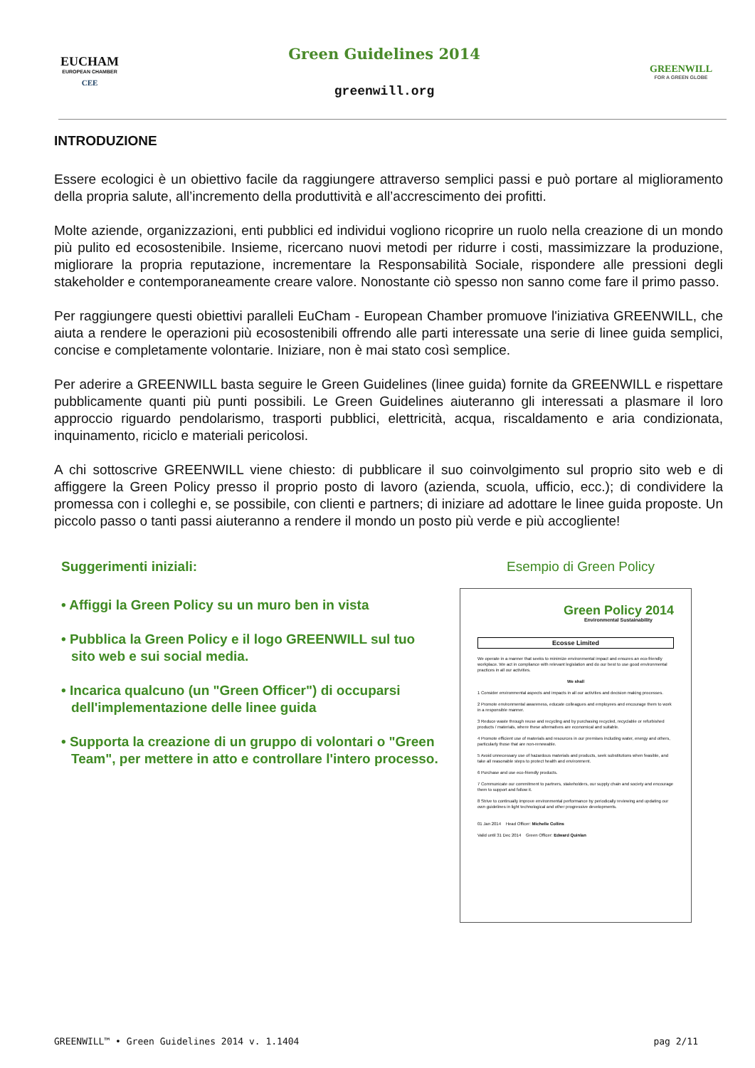EUCHAM
EUROPEAN CHAMBER
CEE
Green Guidelines 2014
greenwill.org
GREENWILL
FOR A GREEN GLOBE
INTRODUZIONE
Essere ecologici è un obiettivo facile da raggiungere attraverso semplici passi e può portare al miglioramento della propria salute, all’incremento della produttività e all’accrescimento dei profitti.
Molte aziende, organizzazioni, enti pubblici ed individui vogliono ricoprire un ruolo nella creazione di un mondo più pulito ed ecosostenibile. Insieme, ricercano nuovi metodi per ridurre i costi, massimizzare la produzione, migliorare la propria reputazione, incrementare la Responsabilità Sociale, rispondere alle pressioni degli stakeholder e contemporaneamente creare valore. Nonostante ciò spesso non sanno come fare il primo passo.
Per raggiungere questi obiettivi paralleli EuCham - European Chamber promuove l'iniziativa GREENWILL, che aiuta a rendere le operazioni più ecosostenibili offrendo alle parti interessate una serie di linee guida semplici, concise e completamente volontarie. Iniziare, non è mai stato così semplice.
Per aderire a GREENWILL basta seguire le Green Guidelines (linee guida) fornite da GREENWILL e rispettare pubblicamente quanti più punti possibili. Le Green Guidelines aiuteranno gli interessati a plasmare il loro approccio riguardo pendolarismo, trasporti pubblici, elettricità, acqua, riscaldamento e aria condizionata, inquinamento, riciclo e materiali pericolosi.
A chi sottoscrive GREENWILL viene chiesto: di pubblicare il suo coinvolgimento sul proprio sito web e di affiggere la Green Policy presso il proprio posto di lavoro (azienda, scuola, ufficio, ecc.); di condividere la promessa con i colleghi e, se possibile, con clienti e partners; di iniziare ad adottare le linee guida proposte. Un piccolo passo o tanti passi aiuteranno a rendere il mondo un posto più verde e più accogliente!
Suggerimenti iniziali:
• Affiggi la Green Policy su un muro ben in vista
• Pubblica la Green Policy e il logo GREENWILL sul tuo sito web e sui social media.
• Incarica qualcuno (un "Green Officer") di occuparsi dell'implementazione delle linee guida
• Supporta la creazione di un gruppo di volontari o "Green Team", per mettere in atto e controllare l'intero processo.
Esempio di Green Policy
Green Policy 2014
Environmental Sustainability
Ecosse Limited
We operate in a manner that seeks to minimize environmental impact and ensures an eco-friendly workplace. We act in compliance with relevant legislation and do our best to use good environmental practices in all our activities.
We shall
1 Consider environmental aspects and impacts in all our activities and decision making processes.
2 Promote environmental awareness, educate colleagues and employees and encourage them to work in a responsible manner.
3 Reduce waste through reuse and recycling and by purchasing recycled, recyclable or refurbished products / materials, where these alternatives are economical and suitable.
4 Promote efficient use of materials and resources in our premises including water, energy and others, particularly those that are non-renewable.
5 Avoid unnecessary use of hazardous materials and products, seek substitutions when feasible, and take all reasonable steps to protect health and environment.
6 Purchase and use eco-friendly products.
7 Communicate our commitment to partners, stakeholders, our supply chain and society and encourage them to support and follow it.
8 Strive to continually improve environmental performance by periodically reviewing and updating our own guidelines in light technological and other progressive developments.
01 Jan 2014 Head Officer: Michelle Collins
Valid until 31 Dec 2014 Green Officer: Edward Quinlan
GREENWILL™ • Green Guidelines 2014 v. 1.1404 pag 2/11